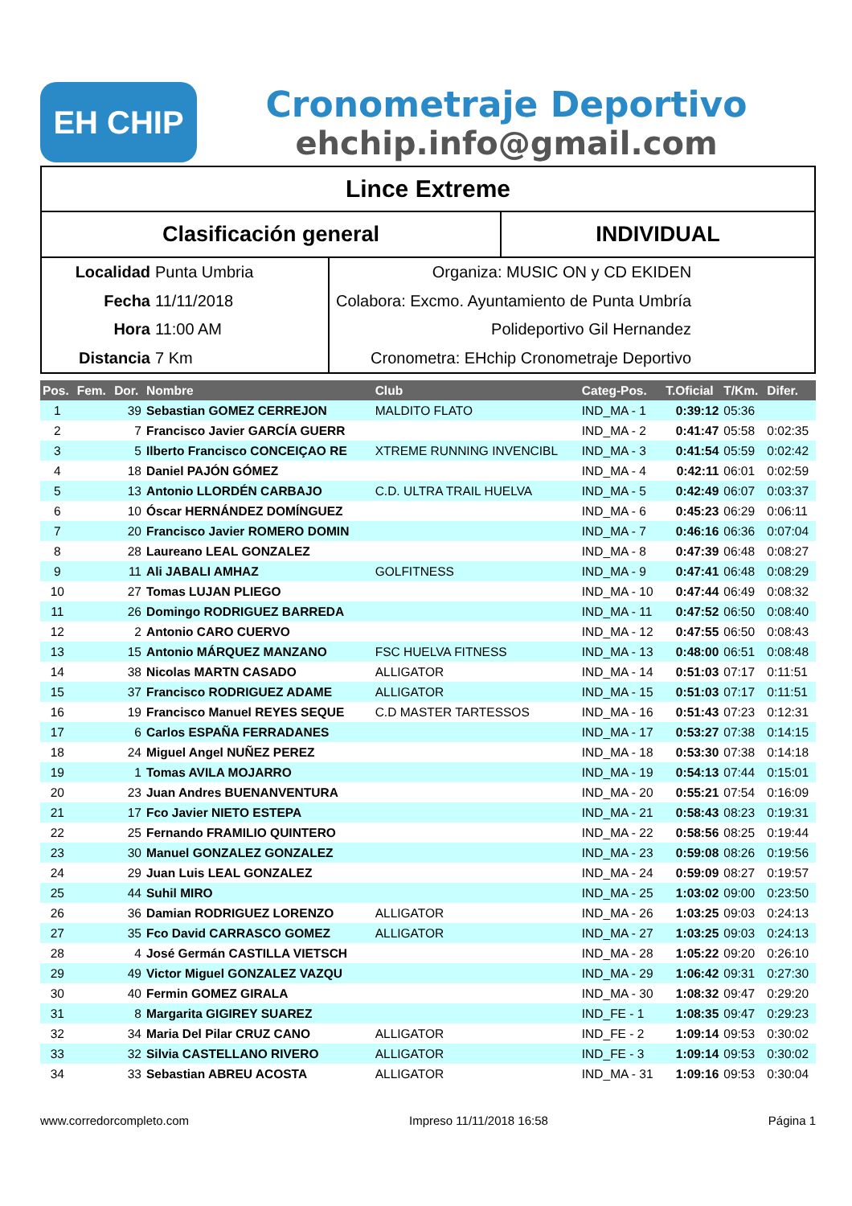EH CHIP
Cronometraje Deportivo
ehchip.info@gmail.com
Lince Extreme
Clasificación general INDIVIDUAL
Localidad Punta Umbria
Fecha 11/11/2018
Hora 11:00 AM
Distancia 7 Km
Organiza: MUSIC ON y CD EKIDEN
Colabora: Excmo. Ayuntamiento de Punta Umbría
Polideportivo Gil Hernandez
Cronometra: EHchip Cronometraje Deportivo
| Pos. | Fem. | Dor. | Nombre | Club | Categ-Pos. | T.Oficial | T/Km. | Difer. |
| --- | --- | --- | --- | --- | --- | --- | --- | --- |
| 1 | | 39 | Sebastian GOMEZ CERREJON | MALDITO FLATO | IND_MA - 1 | 0:39:12 | 05:36 | |
| 2 | | 7 | Francisco Javier GARCÍA GUERR | | IND_MA - 2 | 0:41:47 | 05:58 | 0:02:35 |
| 3 | | 5 | Ilberto Francisco CONCEIÇAO RE | XTREME RUNNING INVENCIBL | IND_MA - 3 | 0:41:54 | 05:59 | 0:02:42 |
| 4 | | 18 | Daniel PAJÓN GÓMEZ | | IND_MA - 4 | 0:42:11 | 06:01 | 0:02:59 |
| 5 | | 13 | Antonio LLORDÉN CARBAJO | C.D. ULTRA TRAIL HUELVA | IND_MA - 5 | 0:42:49 | 06:07 | 0:03:37 |
| 6 | | 10 | Óscar HERNÁNDEZ DOMÍNGUEZ | | IND_MA - 6 | 0:45:23 | 06:29 | 0:06:11 |
| 7 | | 20 | Francisco Javier ROMERO DOMIN | | IND_MA - 7 | 0:46:16 | 06:36 | 0:07:04 |
| 8 | | 28 | Laureano LEAL GONZALEZ | | IND_MA - 8 | 0:47:39 | 06:48 | 0:08:27 |
| 9 | | 11 | Ali JABALI AMHAZ | GOLFITNESS | IND_MA - 9 | 0:47:41 | 06:48 | 0:08:29 |
| 10 | | 27 | Tomas LUJAN PLIEGO | | IND_MA - 10 | 0:47:44 | 06:49 | 0:08:32 |
| 11 | | 26 | Domingo RODRIGUEZ BARREDA | | IND_MA - 11 | 0:47:52 | 06:50 | 0:08:40 |
| 12 | | 2 | Antonio CARO CUERVO | | IND_MA - 12 | 0:47:55 | 06:50 | 0:08:43 |
| 13 | | 15 | Antonio MÁRQUEZ MANZANO | FSC HUELVA FITNESS | IND_MA - 13 | 0:48:00 | 06:51 | 0:08:48 |
| 14 | | 38 | Nicolas MARTN CASADO | ALLIGATOR | IND_MA - 14 | 0:51:03 | 07:17 | 0:11:51 |
| 15 | | 37 | Francisco RODRIGUEZ ADAME | ALLIGATOR | IND_MA - 15 | 0:51:03 | 07:17 | 0:11:51 |
| 16 | | 19 | Francisco Manuel REYES SEQUE | C.D MASTER TARTESSOS | IND_MA - 16 | 0:51:43 | 07:23 | 0:12:31 |
| 17 | | 6 | Carlos ESPAÑA FERRADANES | | IND_MA - 17 | 0:53:27 | 07:38 | 0:14:15 |
| 18 | | 24 | Miguel Angel NUÑEZ PEREZ | | IND_MA - 18 | 0:53:30 | 07:38 | 0:14:18 |
| 19 | | 1 | Tomas AVILA MOJARRO | | IND_MA - 19 | 0:54:13 | 07:44 | 0:15:01 |
| 20 | | 23 | Juan Andres BUENANVENTURA | | IND_MA - 20 | 0:55:21 | 07:54 | 0:16:09 |
| 21 | | 17 | Fco Javier NIETO ESTEPA | | IND_MA - 21 | 0:58:43 | 08:23 | 0:19:31 |
| 22 | | 25 | Fernando FRAMILIO QUINTERO | | IND_MA - 22 | 0:58:56 | 08:25 | 0:19:44 |
| 23 | | 30 | Manuel GONZALEZ GONZALEZ | | IND_MA - 23 | 0:59:08 | 08:26 | 0:19:56 |
| 24 | | 29 | Juan Luis LEAL GONZALEZ | | IND_MA - 24 | 0:59:09 | 08:27 | 0:19:57 |
| 25 | | 44 | Suhil MIRO | | IND_MA - 25 | 1:03:02 | 09:00 | 0:23:50 |
| 26 | | 36 | Damian RODRIGUEZ LORENZO | ALLIGATOR | IND_MA - 26 | 1:03:25 | 09:03 | 0:24:13 |
| 27 | | 35 | Fco David CARRASCO GOMEZ | ALLIGATOR | IND_MA - 27 | 1:03:25 | 09:03 | 0:24:13 |
| 28 | | 4 | José Germán CASTILLA VIETSCH | | IND_MA - 28 | 1:05:22 | 09:20 | 0:26:10 |
| 29 | | 49 | Victor Miguel GONZALEZ VAZQU | | IND_MA - 29 | 1:06:42 | 09:31 | 0:27:30 |
| 30 | | 40 | Fermin GOMEZ GIRALA | | IND_MA - 30 | 1:08:32 | 09:47 | 0:29:20 |
| 31 | | 8 | Margarita GIGIREY SUAREZ | | IND_FE - 1 | 1:08:35 | 09:47 | 0:29:23 |
| 32 | | 34 | Maria Del Pilar CRUZ CANO | ALLIGATOR | IND_FE - 2 | 1:09:14 | 09:53 | 0:30:02 |
| 33 | | 32 | Silvia CASTELLANO RIVERO | ALLIGATOR | IND_FE - 3 | 1:09:14 | 09:53 | 0:30:02 |
| 34 | | 33 | Sebastian ABREU ACOSTA | ALLIGATOR | IND_MA - 31 | 1:09:16 | 09:53 | 0:30:04 |
www.corredorcompleto.com Impreso 11/11/2018 16:58 Página 1